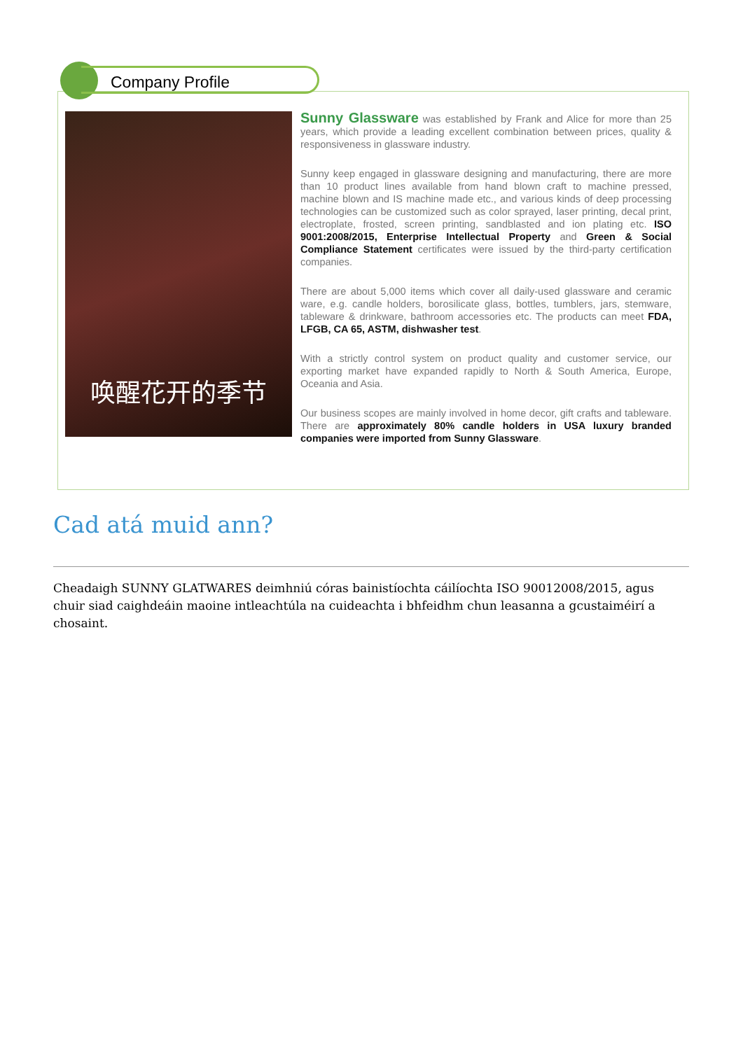Company Profile
唤醒花开的季节
Sunny Glassware was established by Frank and Alice for more than 25 years, which provide a leading excellent combination between prices, quality & responsiveness in glassware industry.
Sunny keep engaged in glassware designing and manufacturing, there are more than 10 product lines available from hand blown craft to machine pressed, machine blown and IS machine made etc., and various kinds of deep processing technologies can be customized such as color sprayed, laser printing, decal print, electroplate, frosted, screen printing, sandblasted and ion plating etc. ISO 9001:2008/2015, Enterprise Intellectual Property and Green & Social Compliance Statement certificates were issued by the third-party certification companies.
There are about 5,000 items which cover all daily-used glassware and ceramic ware, e.g. candle holders, borosilicate glass, bottles, tumblers, jars, stemware, tableware & drinkware, bathroom accessories etc. The products can meet FDA, LFGB, CA 65, ASTM, dishwasher test.
With a strictly control system on product quality and customer service, our exporting market have expanded rapidly to North & South America, Europe, Oceania and Asia.
Our business scopes are mainly involved in home decor, gift crafts and tableware. There are approximately 80% candle holders in USA luxury branded companies were imported from Sunny Glassware.
Cad atá muid ann?
Cheadaigh SUNNY GLATWARES deimhniú córas bainistíochta cáilíochta ISO 90012008/2015, agus chuir siad caighdeáin maoine intleachtúla na cuideachta i bhfeidhm chun leasanna a gcustaiméirí a chosaint.